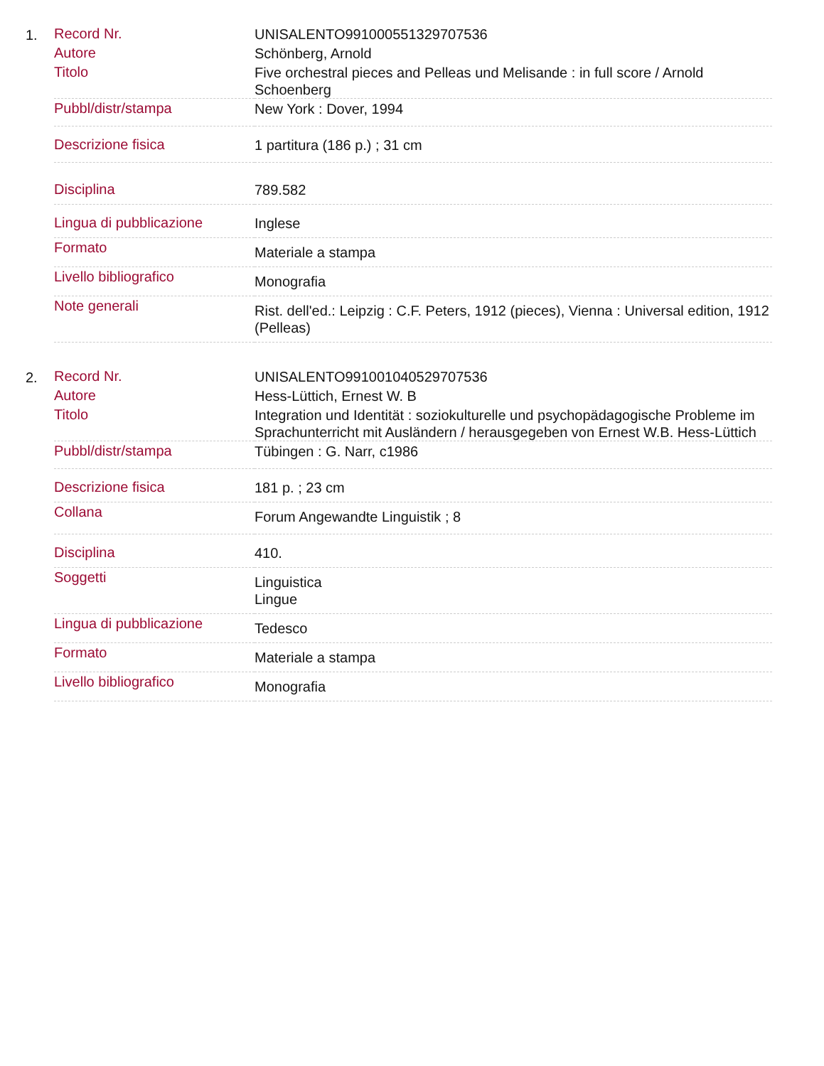1.
| Record Nr. | UNISALENTO991000551329707536 |
| Autore | Schönberg, Arnold |
| Titolo | Five orchestral pieces and Pelleas und Melisande : in full score / Arnold Schoenberg |
| Pubbl/distr/stampa | New York : Dover, 1994 |
| Descrizione fisica | 1 partitura (186 p.) ; 31 cm |
| Disciplina | 789.582 |
| Lingua di pubblicazione | Inglese |
| Formato | Materiale a stampa |
| Livello bibliografico | Monografia |
| Note generali | Rist. dell'ed.: Leipzig : C.F. Peters, 1912 (pieces), Vienna : Universal edition, 1912 (Pelleas) |
2.
| Record Nr. | UNISALENTO991001040529707536 |
| Autore | Hess-Lüttich, Ernest W. B |
| Titolo | Integration und Identität : soziokulturelle und psychopädagogische Probleme im Sprachunterricht mit Ausländern / herausgegeben von Ernest W.B. Hess-Lüttich |
| Pubbl/distr/stampa | Tübingen : G. Narr, c1986 |
| Descrizione fisica | 181 p. ; 23 cm |
| Collana | Forum Angewandte Linguistik ; 8 |
| Disciplina | 410. |
| Soggetti | Linguistica Lingue |
| Lingua di pubblicazione | Tedesco |
| Formato | Materiale a stampa |
| Livello bibliografico | Monografia |